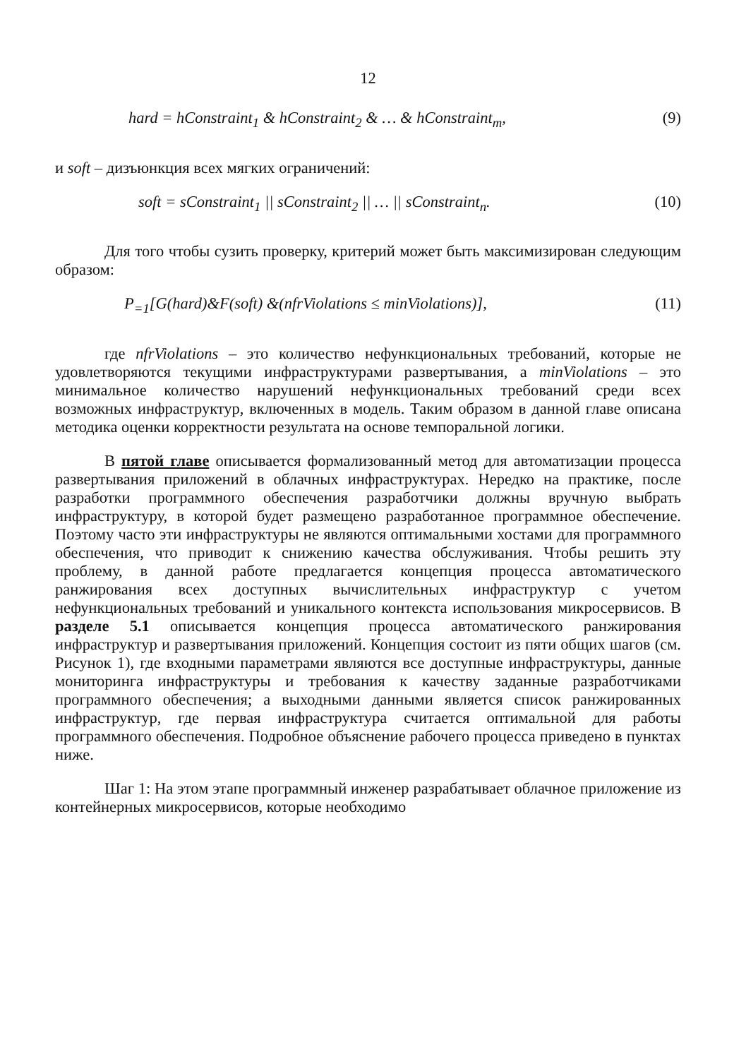12
hard = hConstraint<sub>1</sub> & hConstraint<sub>2</sub> & … & hConstraint<sub>m</sub>, (9)
и soft – дизъюнкция всех мягких ограничений:
soft = sConstraint<sub>1</sub> || sConstraint<sub>2</sub> || … || sConstraint<sub>n</sub>. (10)
Для того чтобы сузить проверку, критерий может быть максимизирован следующим образом:
P<sub>=1</sub>[G(hard)&F(soft) &(nfrViolations ≤ minViolations)], (11)
где nfrViolations – это количество нефункциональных требований, которые не удовлетворяются текущими инфраструктурами развертывания, а minViolations – это минимальное количество нарушений нефункциональных требований среди всех возможных инфраструктур, включенных в модель. Таким образом в данной главе описана методика оценки корректности результата на основе темпоральной логики.
В пятой главе описывается формализованный метод для автоматизации процесса развертывания приложений в облачных инфраструктурах. Нередко на практике, после разработки программного обеспечения разработчики должны вручную выбрать инфраструктуру, в которой будет размещено разработанное программное обеспечение. Поэтому часто эти инфраструктуры не являются оптимальными хостами для программного обеспечения, что приводит к снижению качества обслуживания. Чтобы решить эту проблему, в данной работе предлагается концепция процесса автоматического ранжирования всех доступных вычислительных инфраструктур с учетом нефункциональных требований и уникального контекста использования микросервисов. В разделе 5.1 описывается концепция процесса автоматического ранжирования инфраструктур и развертывания приложений. Концепция состоит из пяти общих шагов (см. Рисунок 1), где входными параметрами являются все доступные инфраструктуры, данные мониторинга инфраструктуры и требования к качеству заданные разработчиками программного обеспечения; а выходными данными является список ранжированных инфраструктур, где первая инфраструктура считается оптимальной для работы программного обеспечения. Подробное объяснение рабочего процесса приведено в пунктах ниже.
Шаг 1: На этом этапе программный инженер разрабатывает облачное приложение из контейнерных микросервисов, которые необходимо